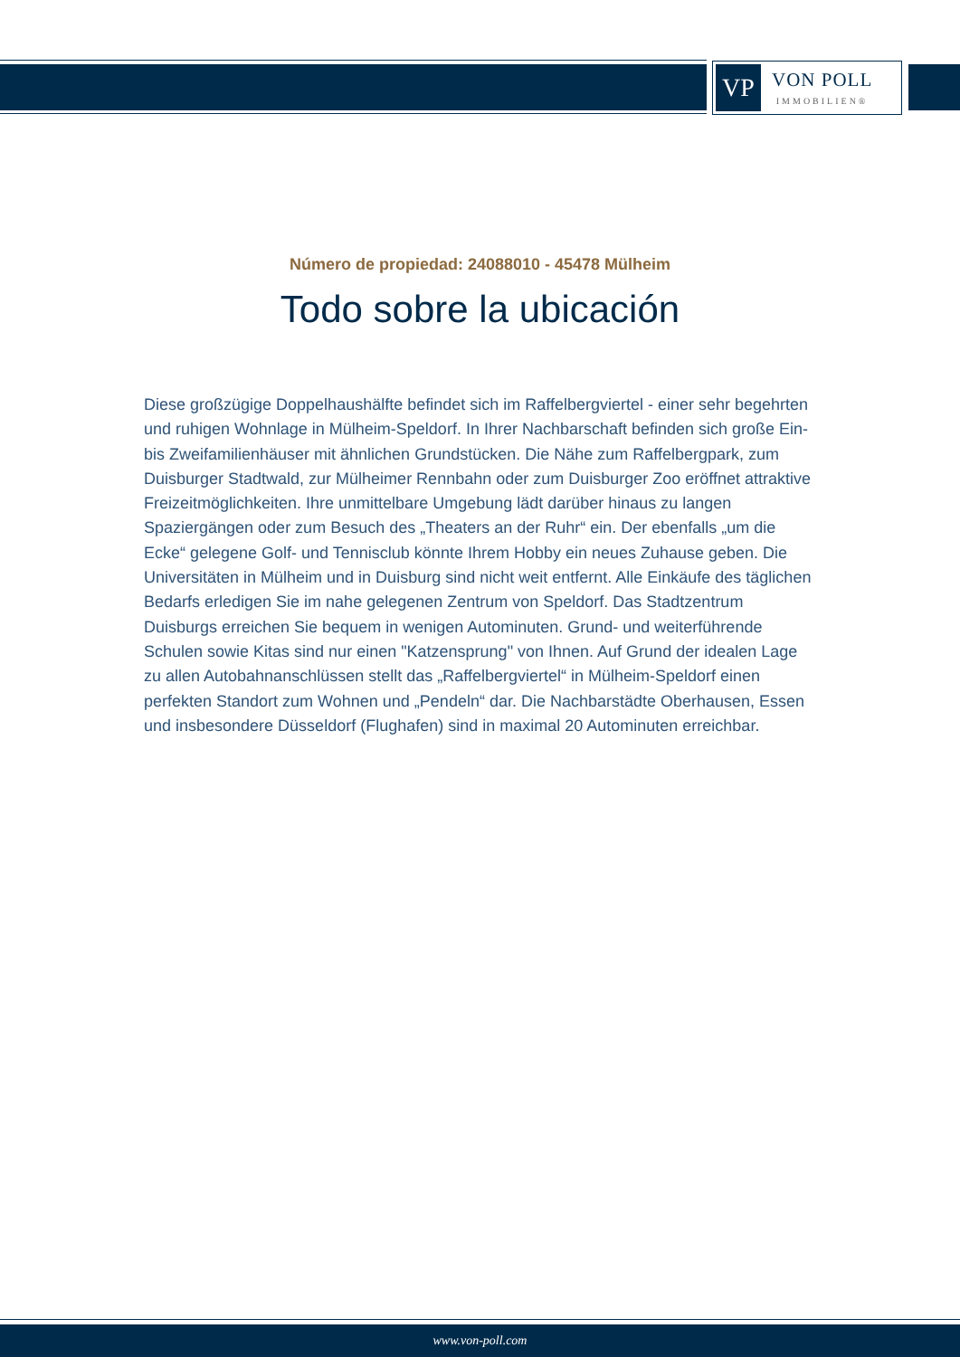VP
VON POLL
IMMOBILIEN®
Número de propiedad: 24088010 - 45478 Mülheim
Todo sobre la ubicación
Diese großzügige Doppelhaushälfte befindet sich im Raffelbergviertel - einer sehr begehrten und ruhigen Wohnlage in Mülheim-Speldorf. In Ihrer Nachbarschaft befinden sich große Ein- bis Zweifamilienhäuser mit ähnlichen Grundstücken. Die Nähe zum Raffelbergpark, zum Duisburger Stadtwald, zur Mülheimer Rennbahn oder zum Duisburger Zoo eröffnet attraktive Freizeitmöglichkeiten. Ihre unmittelbare Umgebung lädt darüber hinaus zu langen Spaziergängen oder zum Besuch des „Theaters an der Ruhr“ ein. Der ebenfalls „um die Ecke“ gelegene Golf- und Tennisclub könnte Ihrem Hobby ein neues Zuhause geben. Die Universitäten in Mülheim und in Duisburg sind nicht weit entfernt. Alle Einkäufe des täglichen Bedarfs erledigen Sie im nahe gelegenen Zentrum von Speldorf. Das Stadtzentrum Duisburgs erreichen Sie bequem in wenigen Autominuten. Grund- und weiterführende Schulen sowie Kitas sind nur einen "Katzensprung" von Ihnen. Auf Grund der idealen Lage zu allen Autobahnanschlüssen stellt das „Raffelbergviertel“ in Mülheim-Speldorf einen perfekten Standort zum Wohnen und „Pendeln“ dar. Die Nachbarstädte Oberhausen, Essen und insbesondere Düsseldorf (Flughafen) sind in maximal 20 Autominuten erreichbar.
www.von-poll.com